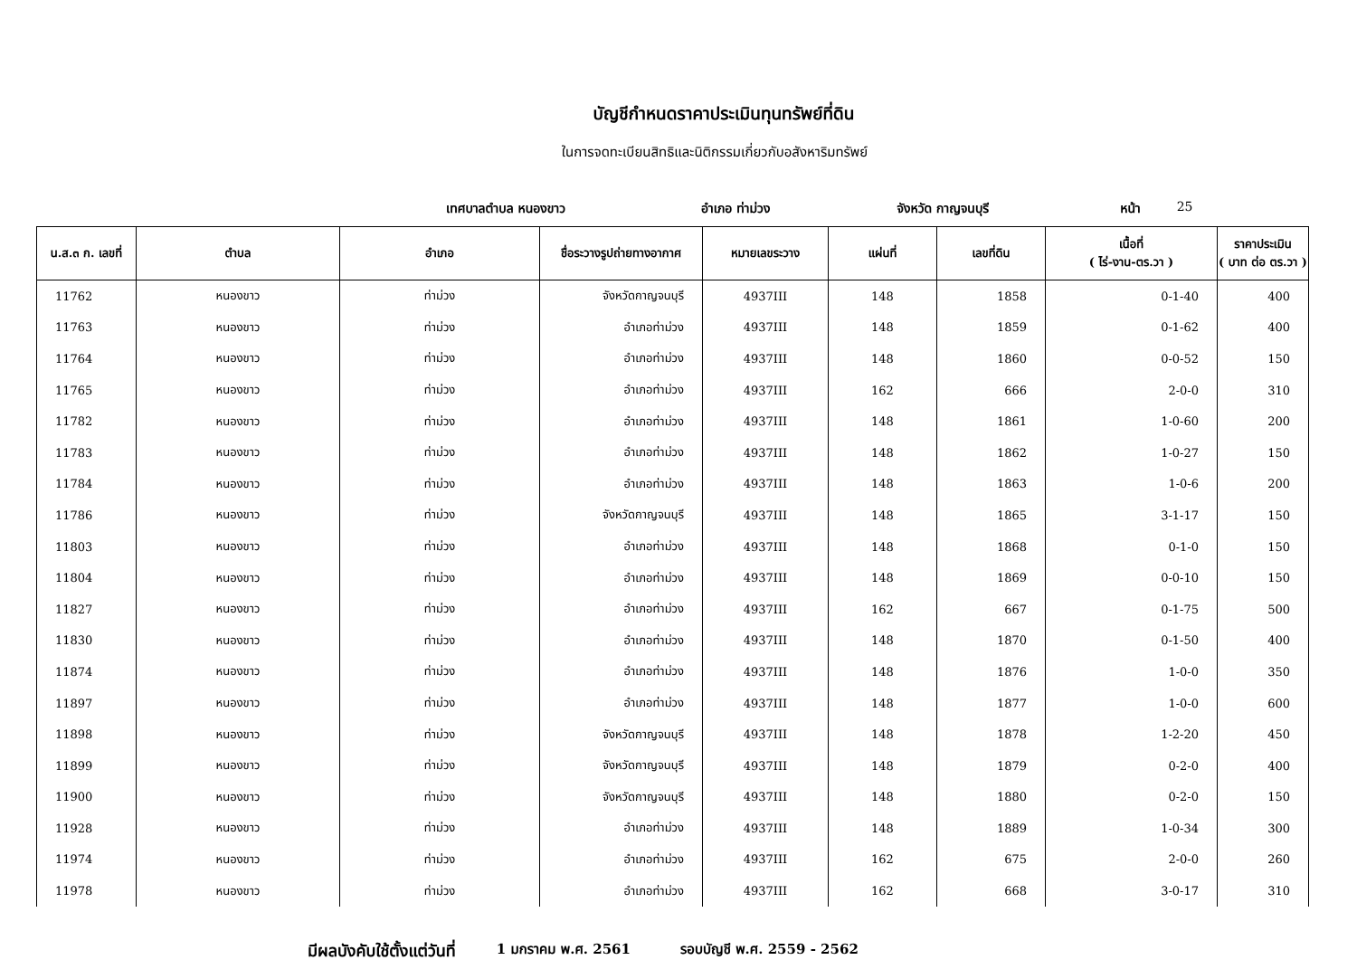บัญชีกำหนดราคาประเมินทุนทรัพย์ที่ดิน
ในการจดทะเบียนสิทธิและนิติกรรมเกี่ยวกับอสังหาริมทรัพย์
เทศบาลตำบล หนองขาว อำเภอ ท่าม่วง จังหวัด กาญจนบุรี หน้า 25
| น.ส.๓ ก. เลขที่ | ตำบล | อำเภอ | ชื่อระวางรูปถ่ายทางอากาศ | หมายเลขระวาง | แผ่นที่ | เลขที่ดิน | เนื้อที่ ( ไร่-งาน-ตร.วา ) | ราคาประเมิน ( บาท ต่อ ตร.วา ) |
| --- | --- | --- | --- | --- | --- | --- | --- | --- |
| 11762 | หนองขาว | ท่าม่วง | จังหวัดกาญจนบุรี | 4937III | 148 | 1858 | 0-1-40 | 400 |
| 11763 | หนองขาว | ท่าม่วง | อำเภอท่าม่วง | 4937III | 148 | 1859 | 0-1-62 | 400 |
| 11764 | หนองขาว | ท่าม่วง | อำเภอท่าม่วง | 4937III | 148 | 1860 | 0-0-52 | 150 |
| 11765 | หนองขาว | ท่าม่วง | อำเภอท่าม่วง | 4937III | 162 | 666 | 2-0-0 | 310 |
| 11782 | หนองขาว | ท่าม่วง | อำเภอท่าม่วง | 4937III | 148 | 1861 | 1-0-60 | 200 |
| 11783 | หนองขาว | ท่าม่วง | อำเภอท่าม่วง | 4937III | 148 | 1862 | 1-0-27 | 150 |
| 11784 | หนองขาว | ท่าม่วง | อำเภอท่าม่วง | 4937III | 148 | 1863 | 1-0-6 | 200 |
| 11786 | หนองขาว | ท่าม่วง | จังหวัดกาญจนบุรี | 4937III | 148 | 1865 | 3-1-17 | 150 |
| 11803 | หนองขาว | ท่าม่วง | อำเภอท่าม่วง | 4937III | 148 | 1868 | 0-1-0 | 150 |
| 11804 | หนองขาว | ท่าม่วง | อำเภอท่าม่วง | 4937III | 148 | 1869 | 0-0-10 | 150 |
| 11827 | หนองขาว | ท่าม่วง | อำเภอท่าม่วง | 4937III | 162 | 667 | 0-1-75 | 500 |
| 11830 | หนองขาว | ท่าม่วง | อำเภอท่าม่วง | 4937III | 148 | 1870 | 0-1-50 | 400 |
| 11874 | หนองขาว | ท่าม่วง | อำเภอท่าม่วง | 4937III | 148 | 1876 | 1-0-0 | 350 |
| 11897 | หนองขาว | ท่าม่วง | อำเภอท่าม่วง | 4937III | 148 | 1877 | 1-0-0 | 600 |
| 11898 | หนองขาว | ท่าม่วง | จังหวัดกาญจนบุรี | 4937III | 148 | 1878 | 1-2-20 | 450 |
| 11899 | หนองขาว | ท่าม่วง | จังหวัดกาญจนบุรี | 4937III | 148 | 1879 | 0-2-0 | 400 |
| 11900 | หนองขาว | ท่าม่วง | จังหวัดกาญจนบุรี | 4937III | 148 | 1880 | 0-2-0 | 150 |
| 11928 | หนองขาว | ท่าม่วง | อำเภอท่าม่วง | 4937III | 148 | 1889 | 1-0-34 | 300 |
| 11974 | หนองขาว | ท่าม่วง | อำเภอท่าม่วง | 4937III | 162 | 675 | 2-0-0 | 260 |
| 11978 | หนองขาว | ท่าม่วง | อำเภอท่าม่วง | 4937III | 162 | 668 | 3-0-17 | 310 |
มีผลบังคับใช้ตั้งแต่วันที่
1 มกราคม พ.ศ. 2561 รอบบัญชี พ.ศ. 2559 - 2562